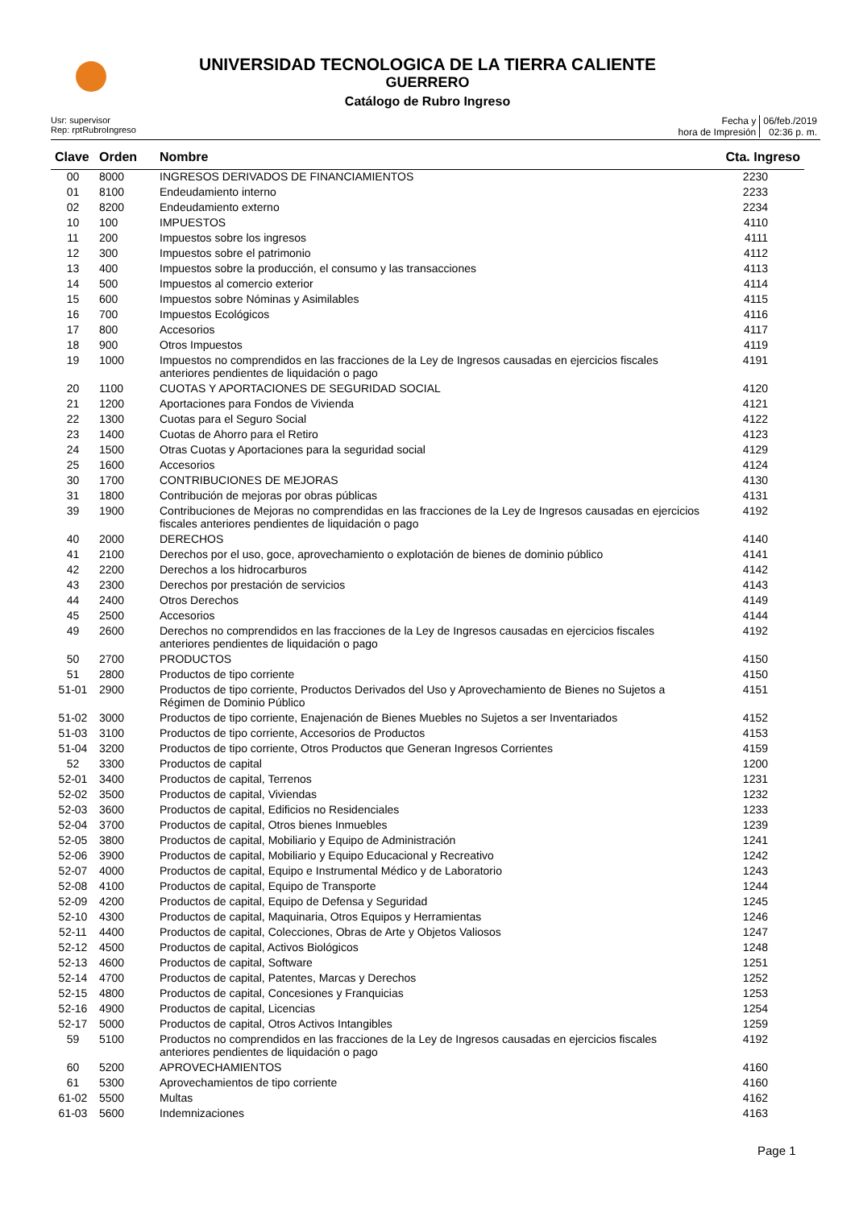UNIVERSIDAD TECNOLOGICA DE LA TIERRA CALIENTE
GUERRERO
Catálogo de Rubro Ingreso
Usr: supervisor
Rep: rptRubroIngreso
Fecha y
hora de Impresión
06/feb./2019
02:36 p. m.
| Clave | Orden | Nombre | Cta. Ingreso |
| --- | --- | --- | --- |
| 00 | 8000 | INGRESOS DERIVADOS DE FINANCIAMIENTOS | 2230 |
| 01 | 8100 | Endeudamiento interno | 2233 |
| 02 | 8200 | Endeudamiento externo | 2234 |
| 10 | 100 | IMPUESTOS | 4110 |
| 11 | 200 | Impuestos sobre los ingresos | 4111 |
| 12 | 300 | Impuestos sobre el patrimonio | 4112 |
| 13 | 400 | Impuestos sobre la producción, el consumo y las transacciones | 4113 |
| 14 | 500 | Impuestos al comercio exterior | 4114 |
| 15 | 600 | Impuestos sobre Nóminas y Asimilables | 4115 |
| 16 | 700 | Impuestos Ecológicos | 4116 |
| 17 | 800 | Accesorios | 4117 |
| 18 | 900 | Otros Impuestos | 4119 |
| 19 | 1000 | Impuestos no comprendidos en las fracciones de la Ley de Ingresos causadas en ejercicios fiscales anteriores pendientes de liquidación o pago | 4191 |
| 20 | 1100 | CUOTAS Y APORTACIONES DE SEGURIDAD SOCIAL | 4120 |
| 21 | 1200 | Aportaciones para Fondos de Vivienda | 4121 |
| 22 | 1300 | Cuotas para el Seguro Social | 4122 |
| 23 | 1400 | Cuotas de Ahorro para el Retiro | 4123 |
| 24 | 1500 | Otras Cuotas y Aportaciones para la seguridad social | 4129 |
| 25 | 1600 | Accesorios | 4124 |
| 30 | 1700 | CONTRIBUCIONES DE MEJORAS | 4130 |
| 31 | 1800 | Contribución de mejoras por obras públicas | 4131 |
| 39 | 1900 | Contribuciones de Mejoras no comprendidas en las fracciones de la Ley de Ingresos causadas en ejercicios fiscales anteriores pendientes de liquidación o pago | 4192 |
| 40 | 2000 | DERECHOS | 4140 |
| 41 | 2100 | Derechos por el uso, goce, aprovechamiento o explotación de bienes de dominio público | 4141 |
| 42 | 2200 | Derechos a los hidrocarburos | 4142 |
| 43 | 2300 | Derechos por prestación de servicios | 4143 |
| 44 | 2400 | Otros Derechos | 4149 |
| 45 | 2500 | Accesorios | 4144 |
| 49 | 2600 | Derechos no comprendidos en las fracciones de la Ley de Ingresos causadas en ejercicios fiscales anteriores pendientes de liquidación o pago | 4192 |
| 50 | 2700 | PRODUCTOS | 4150 |
| 51 | 2800 | Productos de tipo corriente | 4150 |
| 51-01 | 2900 | Productos de tipo corriente, Productos Derivados del Uso y Aprovechamiento de Bienes no Sujetos a Régimen de Dominio Público | 4151 |
| 51-02 | 3000 | Productos de tipo corriente, Enajenación de Bienes Muebles no Sujetos a ser Inventariados | 4152 |
| 51-03 | 3100 | Productos de tipo corriente, Accesorios de Productos | 4153 |
| 51-04 | 3200 | Productos de tipo corriente, Otros Productos que Generan Ingresos Corrientes | 4159 |
| 52 | 3300 | Productos de capital | 1200 |
| 52-01 | 3400 | Productos de capital, Terrenos | 1231 |
| 52-02 | 3500 | Productos de capital, Viviendas | 1232 |
| 52-03 | 3600 | Productos de capital, Edificios no Residenciales | 1233 |
| 52-04 | 3700 | Productos de capital, Otros bienes Inmuebles | 1239 |
| 52-05 | 3800 | Productos de capital, Mobiliario y Equipo de Administración | 1241 |
| 52-06 | 3900 | Productos de capital, Mobiliario y Equipo Educacional y Recreativo | 1242 |
| 52-07 | 4000 | Productos de capital, Equipo e Instrumental Médico y de Laboratorio | 1243 |
| 52-08 | 4100 | Productos de capital, Equipo de Transporte | 1244 |
| 52-09 | 4200 | Productos de capital, Equipo de Defensa y Seguridad | 1245 |
| 52-10 | 4300 | Productos de capital, Maquinaria, Otros Equipos y Herramientas | 1246 |
| 52-11 | 4400 | Productos de capital, Colecciones, Obras de Arte y Objetos Valiosos | 1247 |
| 52-12 | 4500 | Productos de capital, Activos Biológicos | 1248 |
| 52-13 | 4600 | Productos de capital, Software | 1251 |
| 52-14 | 4700 | Productos de capital, Patentes, Marcas y Derechos | 1252 |
| 52-15 | 4800 | Productos de capital, Concesiones y Franquicias | 1253 |
| 52-16 | 4900 | Productos de capital, Licencias | 1254 |
| 52-17 | 5000 | Productos de capital, Otros Activos Intangibles | 1259 |
| 59 | 5100 | Productos no comprendidos en las fracciones de la Ley de Ingresos causadas en ejercicios fiscales anteriores pendientes de liquidación o pago | 4192 |
| 60 | 5200 | APROVECHAMIENTOS | 4160 |
| 61 | 5300 | Aprovechamientos de tipo corriente | 4160 |
| 61-02 | 5500 | Multas | 4162 |
| 61-03 | 5600 | Indemnizaciones | 4163 |
Page 1